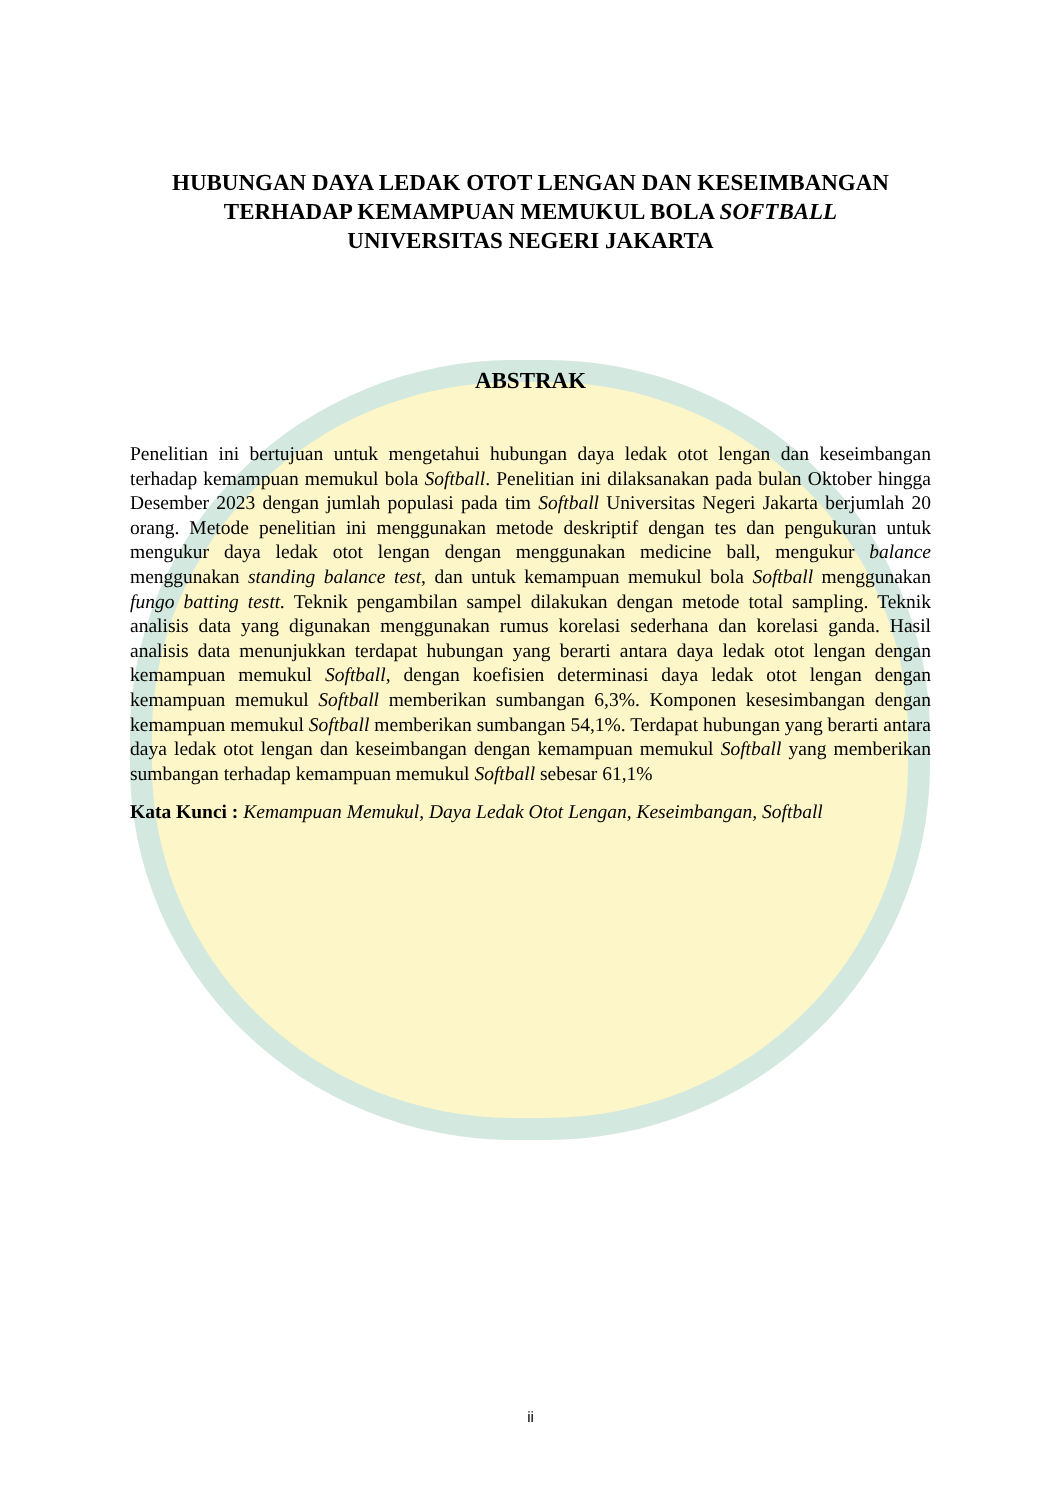HUBUNGAN DAYA LEDAK OTOT LENGAN DAN KESEIMBANGAN
TERHADAP KEMAMPUAN MEMUKUL BOLA SOFTBALL
UNIVERSITAS NEGERI JAKARTA
ABSTRAK
Penelitian ini bertujuan untuk mengetahui hubungan daya ledak otot lengan dan keseimbangan terhadap kemampuan memukul bola Softball. Penelitian ini dilaksanakan pada bulan Oktober hingga Desember 2023 dengan jumlah populasi pada tim Softball Universitas Negeri Jakarta berjumlah 20 orang. Metode penelitian ini menggunakan metode deskriptif dengan tes dan pengukuran untuk mengukur daya ledak otot lengan dengan menggunakan medicine ball, mengukur balance menggunakan standing balance test, dan untuk kemampuan memukul bola Softball menggunakan fungo batting testt. Teknik pengambilan sampel dilakukan dengan metode total sampling. Teknik analisis data yang digunakan menggunakan rumus korelasi sederhana dan korelasi ganda. Hasil analisis data menunjukkan terdapat hubungan yang berarti antara daya ledak otot lengan dengan kemampuan memukul Softball, dengan koefisien determinasi daya ledak otot lengan dengan kemampuan memukul Softball memberikan sumbangan 6,3%. Komponen kesesimbangan dengan kemampuan memukul Softball memberikan sumbangan 54,1%. Terdapat hubungan yang berarti antara daya ledak otot lengan dan keseimbangan dengan kemampuan memukul Softball yang memberikan sumbangan terhadap kemampuan memukul Softball sebesar 61,1%
Kata Kunci : Kemampuan Memukul, Daya Ledak Otot Lengan, Keseimbangan, Softball
ii